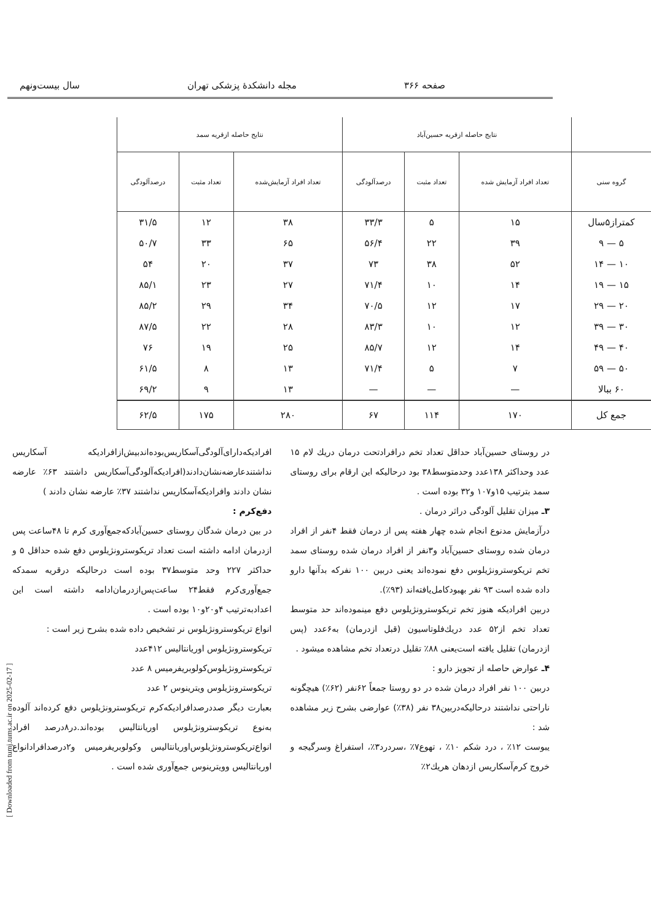صفحه ۳۶۶ مجله دانشکدهٔ پزشکی تهران سال بیست‌ونهم
| | نتایج حاصله ازقریه حسین‌آباد | | | نتایج حاصله ازقریه سمد | | |
| --- | --- | --- | --- | --- | --- | --- |
| گروه سنی | تعداد افراد آزمایش شده | تعداد مثبت | درصدآلودگی | تعداد افراد آزمایش‌شده | تعداد مثبت | درصدآلودگی |
| کمتراز۵سال | ۱۵ | ۵ | ۳۳/۳ | ۳۸ | ۱۲ | ۳۱/۵ |
| ۵ — ۹ | ۳۹ | ۲۲ | ۵۶/۴ | ۶۵ | ۳۳ | ۵۰/۷ |
| ۱۰ — ۱۴ | ۵۲ | ۳۸ | ۷۳ | ۳۷ | ۲۰ | ۵۴ |
| ۱۵ — ۱۹ | ۱۴ | ۱۰ | ۷۱/۴ | ۲۷ | ۲۳ | ۸۵/۱ |
| ۲۰ — ۲۹ | ۱۷ | ۱۲ | ۷۰/۵ | ۳۴ | ۲۹ | ۸۵/۲ |
| ۳۰ — ۳۹ | ۱۲ | ۱۰ | ۸۳/۳ | ۲۸ | ۲۲ | ۸۷/۵ |
| ۴۰ — ۴۹ | ۱۴ | ۱۲ | ۸۵/۷ | ۲۵ | ۱۹ | ۷۶ |
| ۵۰ — ۵۹ | ۷ | ۵ | ۷۱/۴ | ۱۳ | ۸ | ۶۱/۵ |
| ۶۰ ببالا | — | — | — | ۱۳ | ۹ | ۶۹/۲ |
| جمع کل | ۱۷۰ | ۱۱۴ | ۶۷ | ۲۸۰ | ۱۷۵ | ۶۲/۵ |
در روستای حسین‌آباد حداقل تعداد تخم درافرادتحت درمان دریك لام ۱۵ عدد وحداکثر ۱۳۸عدد وحدمتوسط۳۸ بود درحالیکه این ارقام برای روستای سمد بترتیب ۱۵و۱۰۷ و۳۲ بوده است .
۳ـ میزان تقلیل آلودگی دراثر درمان .
درآزمایش مدنوع انجام شده چهار هفته پس از درمان فقط ۴نفر از افراد درمان شده روستای حسین‌آباد و۳نفر از افراد درمان شده روستای سمد تخم تریکوسترونژیلوس دفع نموده‌اند یعنی دربین ۱۰۰ نفرکه بدآنها دارو داده شده است ۹۳ نفر بهبودکامل‌یافته‌اند (۹۳٪).
دربین افرادیکه هنوز تخم تریکوسترونژیلوس دفع مینموده‌اند حد متوسط تعداد تخم از۵۲ عدد دریك‌فلوتاسیون (قبل ازدرمان) به۶عدد (پس ازدرمان) تقلیل یافته است‌یعنی ۸۸٪ تقلیل درتعداد تخم مشاهده میشود .
۴ـ عوارض حاصله از تجویز دارو :
دربین ۱۰۰ نفر افراد درمان شده در دو روستا جمعاً ۶۲نفر (۶۲٪) هیچگونه ناراحتی نداشتند درحالیکه‌دربین۳۸ نفر (۳۸٪) عوارضی بشرح زیر مشاهده شد :
یبوست ۱۲٪ ، درد شکم ۱۰٪ ، تهوع۷٪ ،سردرد۳٪، استفراغ وسرگیجه و خروج کرم‌آسکاریس ازدهان هریك۲٪
افرادیکه‌دارای‌آلودگی‌آسکاریس‌بوده‌اندبیش‌ازافرادیکه آسکاریس نداشتندعارضه‌نشان‌دادند(افرادیکه‌آلودگی‌آسکاریس داشتند ۶۳٪ عارضه نشان دادند وافرادیکه‌آسکاریس نداشتند ۳۷٪ عارضه نشان دادند )
دفع‌کرم :
در بین درمان شدگان روستای حسین‌آبادکه‌جمع‌آوری کرم تا ۴۸ساعت پس ازدرمان ادامه داشته است تعداد تریکوسترونژیلوس دفع شده حداقل ۵ و حداکثر ۲۲۷ وحد متوسط۳۷ بوده است درحالیکه درقریه سمدکه جمع‌آوری‌کرم فقط۲۴ ساعت‌پس‌ازدرمان‌ادامه داشته است این اعدادبه‌ترتیب ۴و۲۰و۱۰ بوده است .
انواع تریکوسترونژیلوس نر تشخیص داده شده بشرح زیر است :
تریکوسترونژیلوس اوریانتالیس ۴۱۲عدد
تریکوسترونژیلوس‌کولوبریفرمیس ۸ عدد
تریکوسترونژیلوس ویترینوس ۲ عدد
بعبارت دیگر صددرصدافرادیکه‌کرم تریکوسترونژیلوس دفع کرده‌اند آلوده به‌نوع تریکوسترونژیلوس اوریانتالیس بوده‌اند.در۸درصد افراد انواع‌تریکوسترونژیلوس‌اوریانتالیس وکولوبریفرمیس و۲درصدافرادانواع اوریانتالیس وویترینوس جمع‌آوری شده است .
[ Downloaded from tumj.tums.ac.ir on 2025-02-17 ]